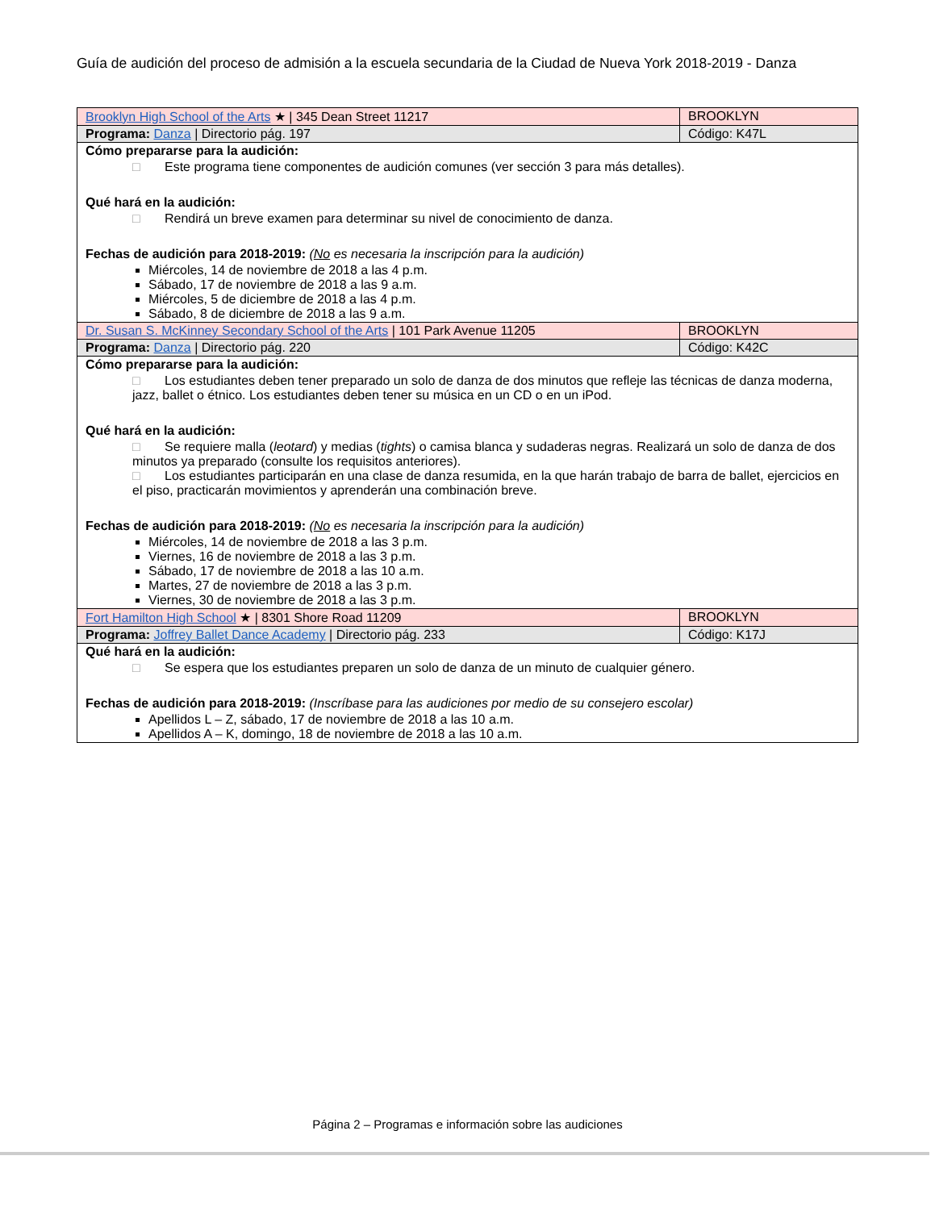Guía de audición del proceso de admisión a la escuela secundaria de la Ciudad de Nueva York 2018-2019 - Danza
| Brooklyn High School of the Arts ★ / 345 Dean Street 11217 | BROOKLYN |
| Programa: Danza / Directorio pág. 197 | Código: K47L |
| Cómo prepararse para la audición: □ Este programa tiene componentes de audición comunes (ver sección 3 para más detalles). Qué hará en la audición: □ Rendirá un breve examen para determinar su nivel de conocimiento de danza. Fechas de audición para 2018-2019: ( No es necesaria la inscripción para la audición) Miércoles, 14 de noviembre de 2018 a las 4 p.m. Sábado, 17 de noviembre de 2018 a las 9 a.m. Miércoles, 5 de diciembre de 2018 a las 4 p.m. Sábado, 8 de diciembre de 2018 a las 9 a.m. | |
| Dr. Susan S. McKinney Secondary School of the Arts / 101 Park Avenue 11205 | BROOKLYN |
| Programa: Danza / Directorio pág. 220 | Código: K42C |
| Cómo prepararse para la audición: □ Los estudiantes deben tener preparado un solo de danza de dos minutos que refleje las técnicas de danza moderna, jazz, ballet o étnico. Los estudiantes deben tener su música en un CD o en un iPod. Qué hará en la audición: □ Se requiere malla ( leotard ) y medias ( tights ) o camisa blanca y sudaderas negras. Realizará un solo de danza de dos minutos ya preparado (consulte los requisitos anteriores). □ Los estudiantes participarán en una clase de danza resumida, en la que harán trabajo de barra de ballet, ejercicios en el piso, practicarán movimientos y aprenderán una combinación breve. Fechas de audición para 2018-2019: ( No es necesaria la inscripción para la audición) Miércoles, 14 de noviembre de 2018 a las 3 p.m. Viernes, 16 de noviembre de 2018 a las 3 p.m. Sábado, 17 de noviembre de 2018 a las 10 a.m. Martes, 27 de noviembre de 2018 a las 3 p.m. Viernes, 30 de noviembre de 2018 a las 3 p.m. | |
| Fort Hamilton High School ★ / 8301 Shore Road 11209 | BROOKLYN |
| Programa: Joffrey Ballet Dance Academy / Directorio pág. 233 | Código: K17J |
| Qué hará en la audición: □ Se espera que los estudiantes preparen un solo de danza de un minuto de cualquier género. Fechas de audición para 2018-2019: (Inscríbase para las audiciones por medio de su consejero escolar) Apellidos L – Z, sábado, 17 de noviembre de 2018 a las 10 a.m. Apellidos A – K, domingo, 18 de noviembre de 2018 a las 10 a.m. | |
Página 2 – Programas e información sobre las audiciones